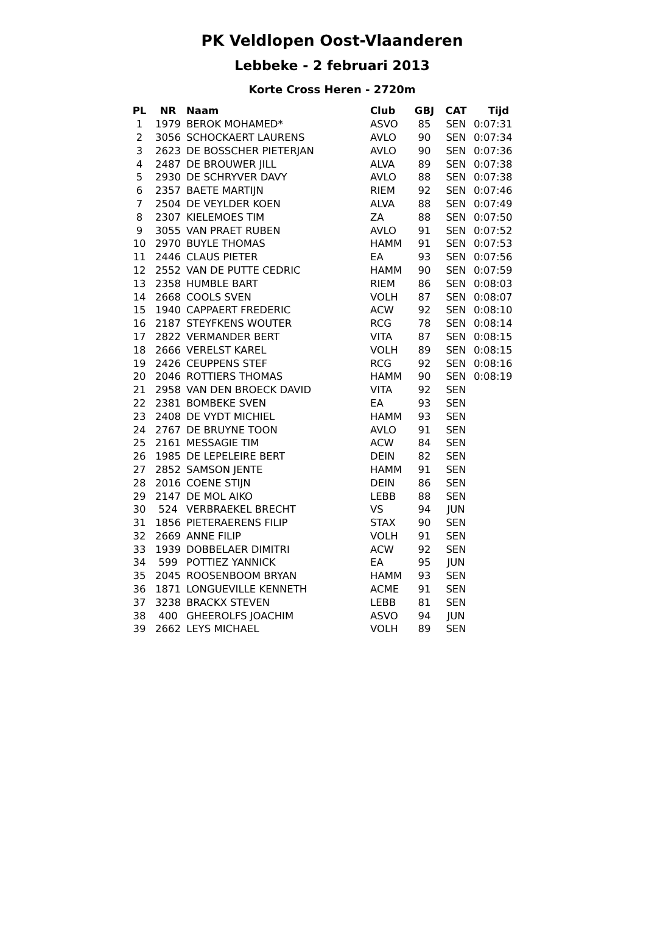PK Veldlopen Oost-Vlaanderen
Lebbeke - 2 februari 2013
Korte Cross Heren - 2720m
| PL | NR | Naam | Club | GBJ | CAT | Tijd |
| --- | --- | --- | --- | --- | --- | --- |
| 1 | 1979 | BEROK MOHAMED* | ASVO | 85 | SEN | 0:07:31 |
| 2 | 3056 | SCHOCKAERT LAURENS | AVLO | 90 | SEN | 0:07:34 |
| 3 | 2623 | DE BOSSCHER PIETERJAN | AVLO | 90 | SEN | 0:07:36 |
| 4 | 2487 | DE BROUWER JILL | ALVA | 89 | SEN | 0:07:38 |
| 5 | 2930 | DE SCHRYVER DAVY | AVLO | 88 | SEN | 0:07:38 |
| 6 | 2357 | BAETE MARTIJN | RIEM | 92 | SEN | 0:07:46 |
| 7 | 2504 | DE VEYLDER KOEN | ALVA | 88 | SEN | 0:07:49 |
| 8 | 2307 | KIELEMOES TIM | ZA | 88 | SEN | 0:07:50 |
| 9 | 3055 | VAN PRAET RUBEN | AVLO | 91 | SEN | 0:07:52 |
| 10 | 2970 | BUYLE THOMAS | HAMM | 91 | SEN | 0:07:53 |
| 11 | 2446 | CLAUS PIETER | EA | 93 | SEN | 0:07:56 |
| 12 | 2552 | VAN DE PUTTE CEDRIC | HAMM | 90 | SEN | 0:07:59 |
| 13 | 2358 | HUMBLE BART | RIEM | 86 | SEN | 0:08:03 |
| 14 | 2668 | COOLS SVEN | VOLH | 87 | SEN | 0:08:07 |
| 15 | 1940 | CAPPAERT FREDERIC | ACW | 92 | SEN | 0:08:10 |
| 16 | 2187 | STEYFKENS WOUTER | RCG | 78 | SEN | 0:08:14 |
| 17 | 2822 | VERMANDER BERT | VITA | 87 | SEN | 0:08:15 |
| 18 | 2666 | VERELST KAREL | VOLH | 89 | SEN | 0:08:15 |
| 19 | 2426 | CEUPPENS STEF | RCG | 92 | SEN | 0:08:16 |
| 20 | 2046 | ROTTIERS THOMAS | HAMM | 90 | SEN | 0:08:19 |
| 21 | 2958 | VAN DEN BROECK DAVID | VITA | 92 | SEN | |
| 22 | 2381 | BOMBEKE SVEN | EA | 93 | SEN | |
| 23 | 2408 | DE VYDT MICHIEL | HAMM | 93 | SEN | |
| 24 | 2767 | DE BRUYNE TOON | AVLO | 91 | SEN | |
| 25 | 2161 | MESSAGIE TIM | ACW | 84 | SEN | |
| 26 | 1985 | DE LEPELEIRE BERT | DEIN | 82 | SEN | |
| 27 | 2852 | SAMSON JENTE | HAMM | 91 | SEN | |
| 28 | 2016 | COENE STIJN | DEIN | 86 | SEN | |
| 29 | 2147 | DE MOL AIKO | LEBB | 88 | SEN | |
| 30 | 524 | VERBRAEKEL BRECHT | VS | 94 | JUN | |
| 31 | 1856 | PIETERAERENS FILIP | STAX | 90 | SEN | |
| 32 | 2669 | ANNE FILIP | VOLH | 91 | SEN | |
| 33 | 1939 | DOBBELAER DIMITRI | ACW | 92 | SEN | |
| 34 | 599 | POTTIEZ YANNICK | EA | 95 | JUN | |
| 35 | 2045 | ROOSENBOOM BRYAN | HAMM | 93 | SEN | |
| 36 | 1871 | LONGUEVILLE KENNETH | ACME | 91 | SEN | |
| 37 | 3238 | BRACKX STEVEN | LEBB | 81 | SEN | |
| 38 | 400 | GHEEROLFS JOACHIM | ASVO | 94 | JUN | |
| 39 | 2662 | LEYS MICHAEL | VOLH | 89 | SEN | |